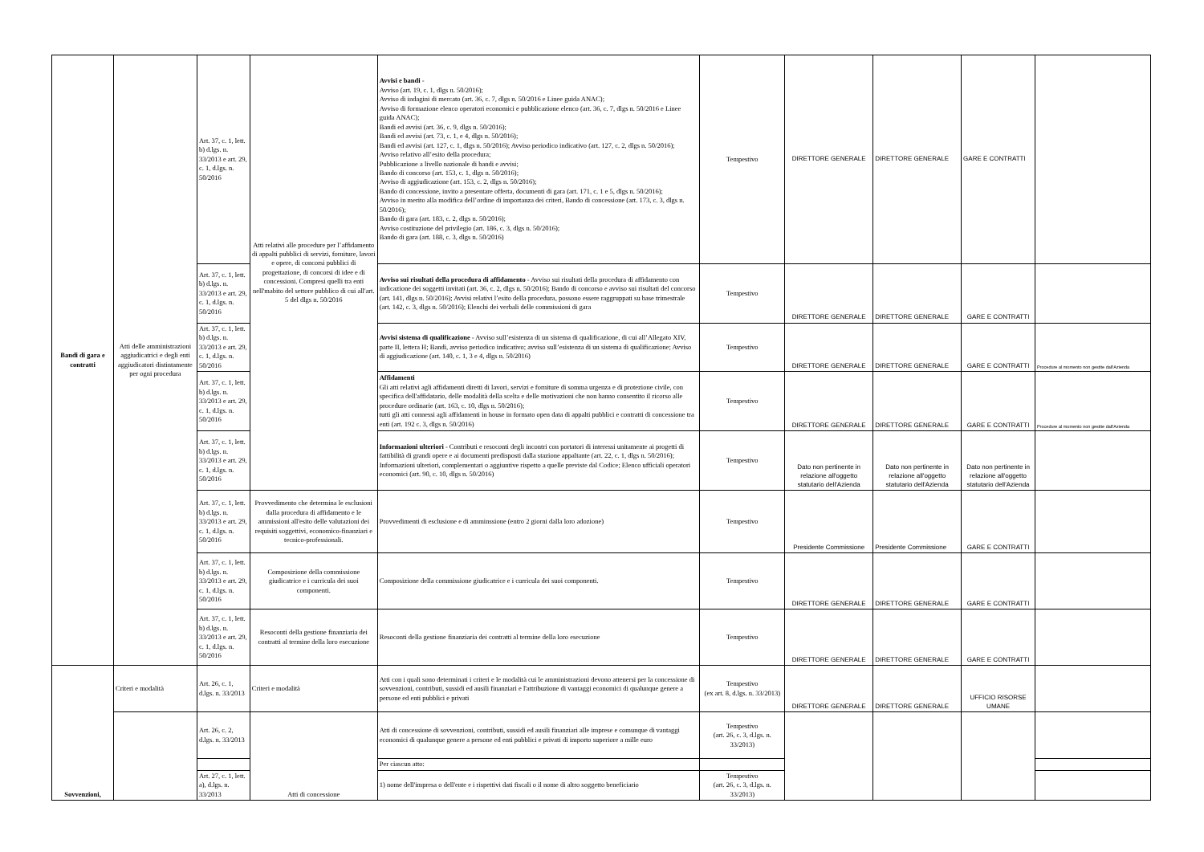| Bandi di gara e contratti | Atti delle amministrazioni aggiudicatrici e degli enti aggiudicatori distintamente per ogni procedura | Art. 37, c. 1, lett. b) d.lgs. n. 33/2013 e art. 29, c. 1, d.lgs. n. 50/2016 | Atti relativi alle procedure per l’affidamento di appalti pubblici di servizi, forniture, lavori e opere, di concorsi pubblici di progettazione, di concorsi di idee e di concessioni. Compresi quelli tra enti nell'mabito del settore pubblico di cui all'art. 5 del dlgs n. 50/2016 | Avvisi e bandi - Avviso (art. 19, c. 1, dlgs n. 50/2016); Avviso di indagini di mercato (art. 36, c. 7, dlgs n. 50/2016 e Linee guida ANAC); Avviso di formazione elenco operatori economici e pubblicazione elenco (art. 36, c. 7, dlgs n. 50/2016 e Linee guida ANAC); Bandi ed avvisi (art. 36, c. 9, dlgs n. 50/2016); Bandi ed avvisi (art. 73, c. 1, e 4, dlgs n. 50/2016); Bandi ed avvisi (art. 127, c. 1, dlgs n. 50/2016); Avviso periodico indicativo (art. 127, c. 2, dlgs n. 50/2016); Avviso relativo all’esito della procedura; Pubblicazione a livello nazionale di bandi e avvisi; Bando di concorso (art. 153, c. 1, dlgs n. 50/2016); Avviso di aggiudicazione (art. 153, c. 2, dlgs n. 50/2016); Bando di concessione, invito a presentare offerta, documenti di gara (art. 171, c. 1 e 5, dlgs n. 50/2016); Avviso in merito alla modifica dell’ordine di importanza dei criteri, Bando di concessione (art. 173, c. 3, dlgs n. 50/2016); Bando di gara (art. 183, c. 2, dlgs n. 50/2016); Avviso costituzione del privilegio (art. 186, c. 3, dlgs n. 50/2016); Bando di gara (art. 188, c. 3, dlgs n. 50/2016) | Tempestivo | DIRETTORE GENERALE | DIRETTORE GENERALE | GARE E CONTRATTI | |
| | | Art. 37, c. 1, lett. b) d.lgs. n. 33/2013 e art. 29, c. 1, d.lgs. n. 50/2016 | | Avviso sui risultati della procedura di affidamento - Avviso sui risultati della procedura di affidamento con indicazione dei soggetti invitati (art. 36, c. 2, dlgs n. 50/2016); Bando di concorso e avviso sui risultati del concorso (art. 141, dlgs n. 50/2016); Avvisi relativi l’esito della procedura, possono essere raggruppati su base trimestrale (art. 142, c. 3, dlgs n. 50/2016); Elenchi dei verbali delle commissioni di gara | Tempestivo | DIRETTORE GENERALE | DIRETTORE GENERALE | GARE E CONTRATTI | |
| | | Art. 37, c. 1, lett. b) d.lgs. n. 33/2013 e art. 29, c. 1, d.lgs. n. 50/2016 | | Avvisi sistema di qualificazione - Avviso sull’esistenza di un sistema di qualificazione, di cui all’Allegato XIV, parte II, lettera H; Bandi, avviso periodico indicativo; avviso sull’esistenza di un sistema di qualificazione; Avviso di aggiudicazione (art. 140, c. 1, 3 e 4, dlgs n. 50/2016) | Tempestivo | DIRETTORE GENERALE | DIRETTORE GENERALE | GARE E CONTRATTI | Procedure al momento non gestite dall'Azienda |
| | | Art. 37, c. 1, lett. b) d.lgs. n. 33/2013 e art. 29, c. 1, d.lgs. n. 50/2016 | | Affidamenti Gli atti relativi agli affidamenti diretti di lavori, servizi e forniture di somma urgenza e di protezione civile, con specifica dell'affidatario, delle modalità della scelta e delle motivazioni che non hanno consentito il ricorso alle procedure ordinarie (art. 163, c. 10, dlgs n. 50/2016); tutti gli atti connessi agli affidamenti in house in formato open data di appalti pubblici e contratti di concessione tra enti (art. 192 c. 3, dlgs n. 50/2016) | Tempestivo | DIRETTORE GENERALE | DIRETTORE GENERALE | GARE E CONTRATTI | Procedure al momento non gestite dall'Azienda |
| | | Art. 37, c. 1, lett. b) d.lgs. n. 33/2013 e art. 29, c. 1, d.lgs. n. 50/2016 | | Informazioni ulteriori - Contributi e resoconti degli incontri con portatori di interessi unitamente ai progetti di fattibilità di grandi opere e ai documenti predisposti dalla stazione appaltante (art. 22, c. 1, dlgs n. 50/2016); Informazioni ulteriori, complementari o aggiuntive rispetto a quelle previste dal Codice; Elenco ufficiali operatori economici (art. 90, c. 10, dlgs n. 50/2016) | Tempestivo | Dato non pertinente in relazione all'oggetto statutario dell'Azienda | Dato non pertinente in relazione all'oggetto statutario dell'Azienda | Dato non pertinente in relazione all'oggetto statutario dell'Azienda | |
| | | Art. 37, c. 1, lett. b) d.lgs. n. 33/2013 e art. 29, c. 1, d.lgs. n. 50/2016 | Provvedimento che determina le esclusioni dalla procedura di affidamento e le ammissioni all'esito delle valutazioni dei requisiti soggettivi, economico-finanziari e tecnico-professionali. | Provvedimenti di esclusione e di amminssione (entro 2 giorni dalla loro adozione) | Tempestivo | Presidente Commissione | Presidente Commissione | GARE E CONTRATTI | |
| | | Art. 37, c. 1, lett. b) d.lgs. n. 33/2013 e art. 29, c. 1, d.lgs. n. 50/2016 | Composizione della commissione giudicatrice e i curricula dei suoi componenti. | Composizione della commissione giudicatrice e i curricula dei suoi componenti. | Tempestivo | DIRETTORE GENERALE | DIRETTORE GENERALE | GARE E CONTRATTI | |
| | | Art. 37, c. 1, lett. b) d.lgs. n. 33/2013 e art. 29, c. 1, d.lgs. n. 50/2016 | Resoconti della gestione finanziaria dei contratti al termine della loro esecuzione | Resoconti della gestione finanziaria dei contratti al termine della loro esecuzione | Tempestivo | DIRETTORE GENERALE | DIRETTORE GENERALE | GARE E CONTRATTI | |
| Sovvenzioni, | Criteri e modalità | Art. 26, c. 1, d.lgs. n. 33/2013 | Criteri e modalità | Atti con i quali sono determinati i criteri e le modalità cui le amministrazioni devono attenersi per la concessione di sovvenzioni, contributi, sussidi ed ausili finanziari e l'attribuzione di vantaggi economici di qualunque genere a persone ed enti pubblici e privati | Tempestivo (ex art. 8, d.lgs. n. 33/2013) | DIRETTORE GENERALE | DIRETTORE GENERALE | UFFICIO RISORSE UMANE | |
| | | Art. 26, c. 2, d.lgs. n. 33/2013 | Atti di concessione | Atti di concessione di sovvenzioni, contributi, sussidi ed ausili finanziari alle imprese e comunque di vantaggi economici di qualunque genere a persone ed enti pubblici e privati di importo superiore a mille euro | Tempestivo (art. 26, c. 3, d.lgs. n. 33/2013) | | | | |
| | | | | Per ciascun atto: | | | | | |
| | | Art. 27, c. 1, lett. a), d.lgs. n. 33/2013 | | 1) nome dell'impresa o dell'ente e i rispettivi dati fiscali o il nome di altro soggetto beneficiario | Tempestivo (art. 26, c. 3, d.lgs. n. 33/2013) | | | | |